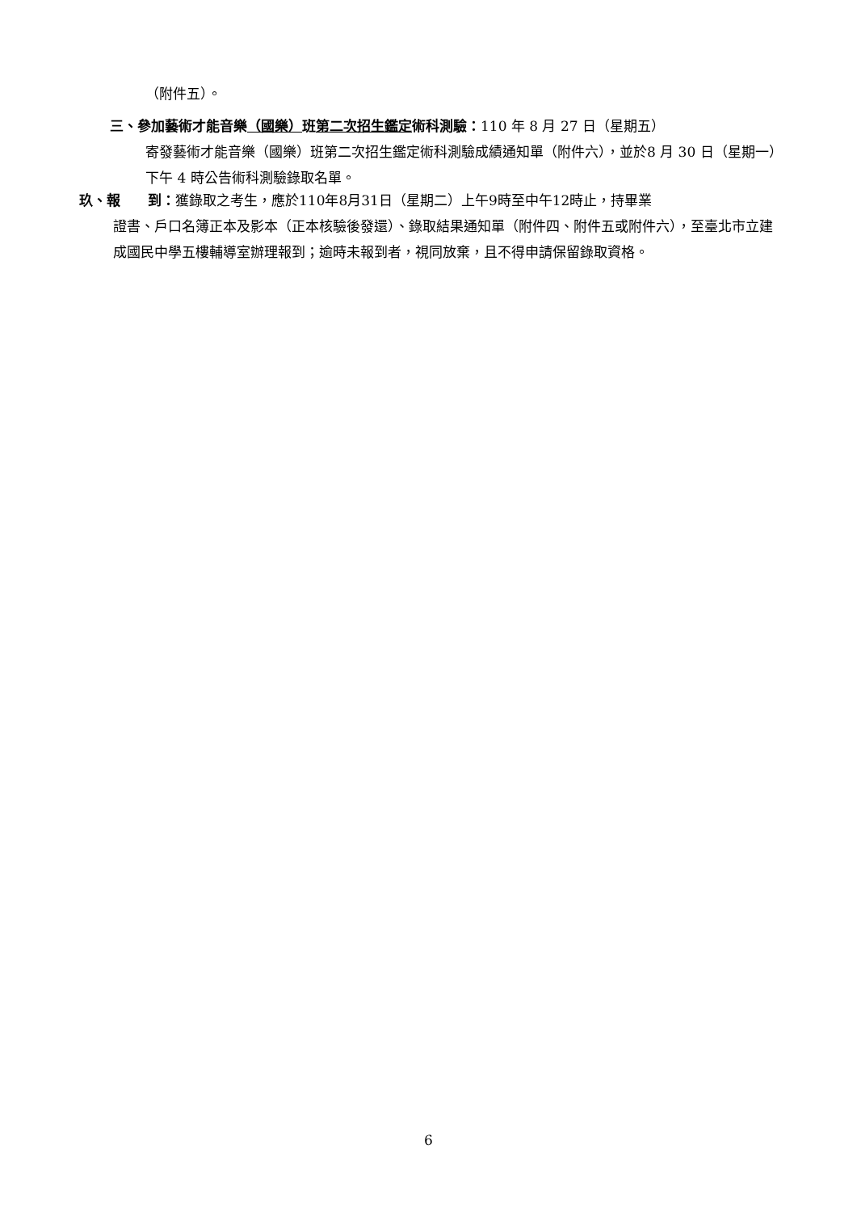（附件五）。
三、參加藝術才能音樂（國樂）班第二次招生鑑定術科測驗：110 年 8 月 27 日（星期五）
寄發藝術才能音樂（國樂）班第二次招生鑑定術科測驗成績通知單（附件六），並於8 月 30 日（星期一）下午 4 時公告術科測驗錄取名單。
玖、報　　到：獲錄取之考生，應於110年8月31日（星期二）上午9時至中午12時止，持畢業
證書、戶口名簿正本及影本（正本核驗後發還）、錄取結果通知單（附件四、附件五或附件六），至臺北市立建成國民中學五樓輔導室辦理報到；逾時未報到者，視同放棄，且不得申請保留錄取資格。
6